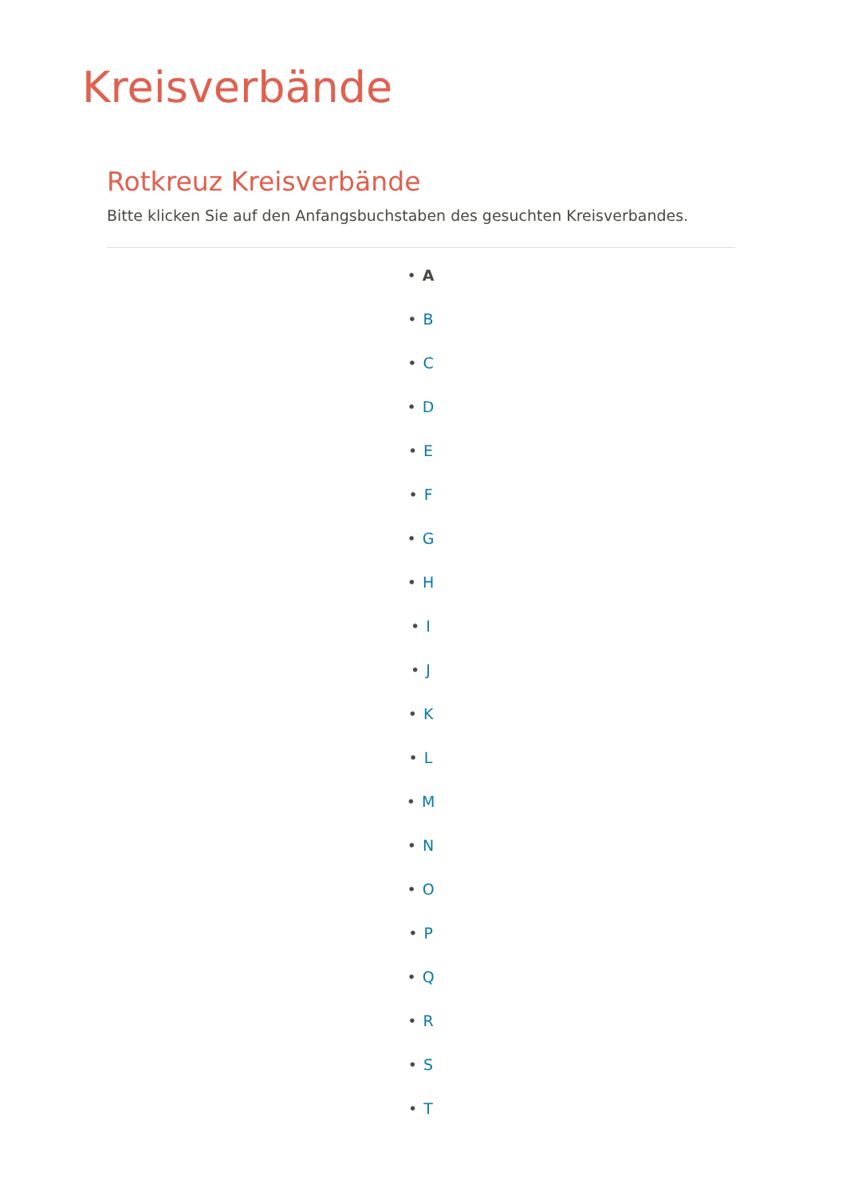Kreisverbände
Rotkreuz Kreisverbände
Bitte klicken Sie auf den Anfangsbuchstaben des gesuchten Kreisverbandes.
• A
• B
• C
• D
• E
• F
• G
• H
• I
• J
• K
• L
• M
• N
• O
• P
• Q
• R
• S
• T